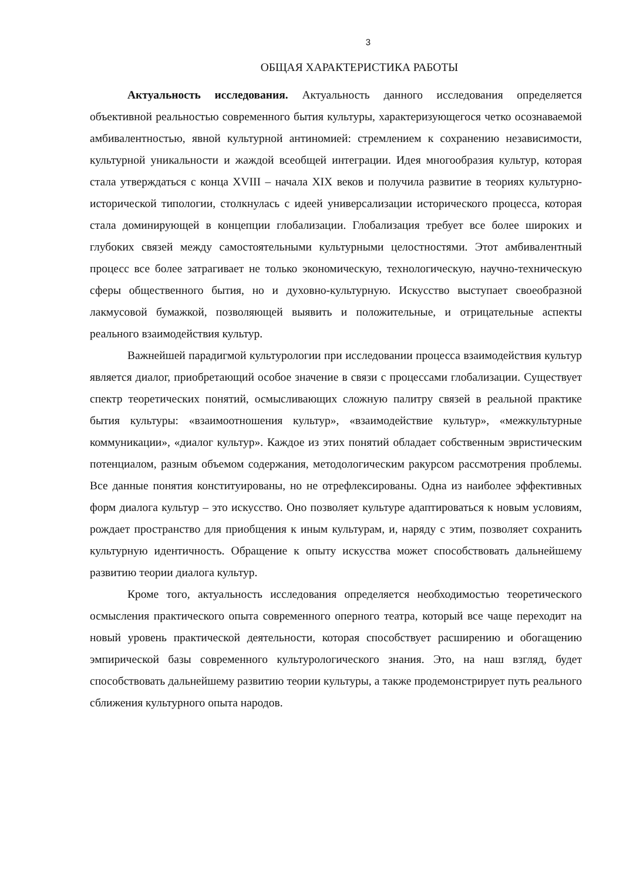3
ОБЩАЯ ХАРАКТЕРИСТИКА РАБОТЫ
Актуальность исследования. Актуальность данного исследования определяется объективной реальностью современного бытия культуры, характеризующегося четко осознаваемой амбивалентностью, явной культурной антиномией: стремлением к сохранению независимости, культурной уникальности и жаждой всеобщей интеграции. Идея многообразия культур, которая стала утверждаться с конца XVIII – начала XIX веков и получила развитие в теориях культурно-исторической типологии, столкнулась с идеей универсализации исторического процесса, которая стала доминирующей в концепции глобализации. Глобализация требует все более широких и глубоких связей между самостоятельными культурными целостностями. Этот амбивалентный процесс все более затрагивает не только экономическую, технологическую, научно-техническую сферы общественного бытия, но и духовно-культурную. Искусство выступает своеобразной лакмусовой бумажкой, позволяющей выявить и положительные, и отрицательные аспекты реального взаимодействия культур.
Важнейшей парадигмой культурологии при исследовании процесса взаимодействия культур является диалог, приобретающий особое значение в связи с процессами глобализации. Существует спектр теоретических понятий, осмысливающих сложную палитру связей в реальной практике бытия культуры: «взаимоотношения культур», «взаимодействие культур», «межкультурные коммуникации», «диалог культур». Каждое из этих понятий обладает собственным эвристическим потенциалом, разным объемом содержания, методологическим ракурсом рассмотрения проблемы. Все данные понятия конституированы, но не отрефлексированы. Одна из наиболее эффективных форм диалога культур – это искусство. Оно позволяет культуре адаптироваться к новым условиям, рождает пространство для приобщения к иным культурам, и, наряду с этим, позволяет сохранить культурную идентичность. Обращение к опыту искусства может способствовать дальнейшему развитию теории диалога культур.
Кроме того, актуальность исследования определяется необходимостью теоретического осмысления практического опыта современного оперного театра, который все чаще переходит на новый уровень практической деятельности, которая способствует расширению и обогащению эмпирической базы современного культурологического знания. Это, на наш взгляд, будет способствовать дальнейшему развитию теории культуры, а также продемонстрирует путь реального сближения культурного опыта народов.